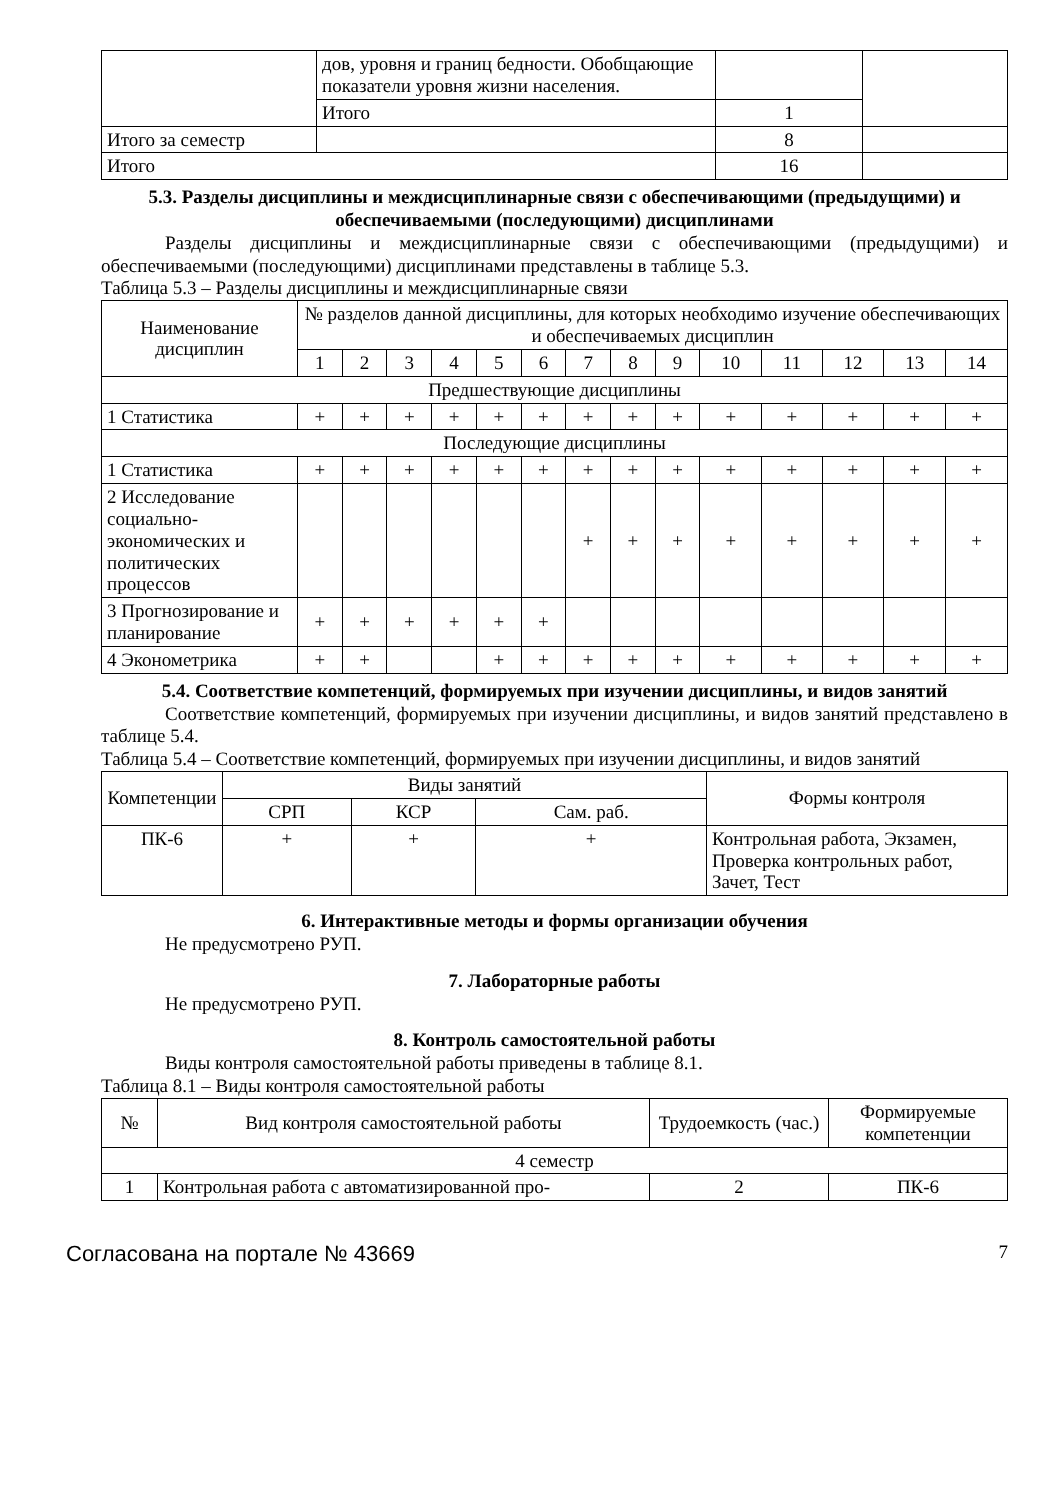| | дов, уровня и границ бедности. Обобщающие показатели уровня жизни населения. | | |
| | Итого | 1 | |
| Итого за семестр | | 8 | |
| Итого | | 16 | |
5.3. Разделы дисциплины и междисциплинарные связи с обеспечивающими (предыдущими) и обеспечиваемыми (последующими) дисциплинами
Разделы дисциплины и междисциплинарные связи с обеспечивающими (предыдущими) и обеспечиваемыми (последующими) дисциплинами представлены в таблице 5.3.
Таблица 5.3 – Разделы дисциплины и междисциплинарные связи
| Наименование дисциплин | № разделов данной дисциплины, для которых необходимо изучение обеспечивающих и обеспечиваемых дисциплин | | | | | | | | | | | | | |
| --- | --- | --- | --- | --- | --- | --- | --- | --- | --- | --- | --- | --- | --- | --- |
| | 1 | 2 | 3 | 4 | 5 | 6 | 7 | 8 | 9 | 10 | 11 | 12 | 13 | 14 |
| Предшествующие дисциплины | | | | | | | | | | | | | | |
| 1 Статистика | + | + | + | + | + | + | + | + | + | + | + | + | + | + |
| Последующие дисциплины | | | | | | | | | | | | | | |
| 1 Статистика | + | + | + | + | + | + | + | + | + | + | + | + | + | + |
| 2 Исследование социально-экономических и политических процессов | | | | | | | + | + | + | + | + | + | + | + |
| 3 Прогнозирование и планирование | + | + | + | + | + | + | | | | | | | | |
| 4 Эконометрика | + | + | | | + | + | + | + | + | + | + | + | + | + |
5.4. Соответствие компетенций, формируемых при изучении дисциплины, и видов занятий
Соответствие компетенций, формируемых при изучении дисциплины, и видов занятий представлено в таблице 5.4.
Таблица 5.4 – Соответствие компетенций, формируемых при изучении дисциплины, и видов занятий
| Компетенции | Виды занятий | | | Формы контроля |
| --- | --- | --- | --- | --- |
| | СРП | КСР | Сам. раб. | |
| ПК-6 | + | + | + | Контрольная работа, Экзамен, Проверка контрольных работ, Зачет, Тест |
6. Интерактивные методы и формы организации обучения
Не предусмотрено РУП.
7. Лабораторные работы
Не предусмотрено РУП.
8. Контроль самостоятельной работы
Виды контроля самостоятельной работы приведены в таблице 8.1.
Таблица 8.1 – Виды контроля самостоятельной работы
| № | Вид контроля самостоятельной работы | Трудоемкость (час.) | Формируемые компетенции |
| --- | --- | --- | --- |
| 4 семестр | | | |
| 1 | Контрольная работа с автоматизированной про- | 2 | ПК-6 |
Согласована на портале № 43669 7